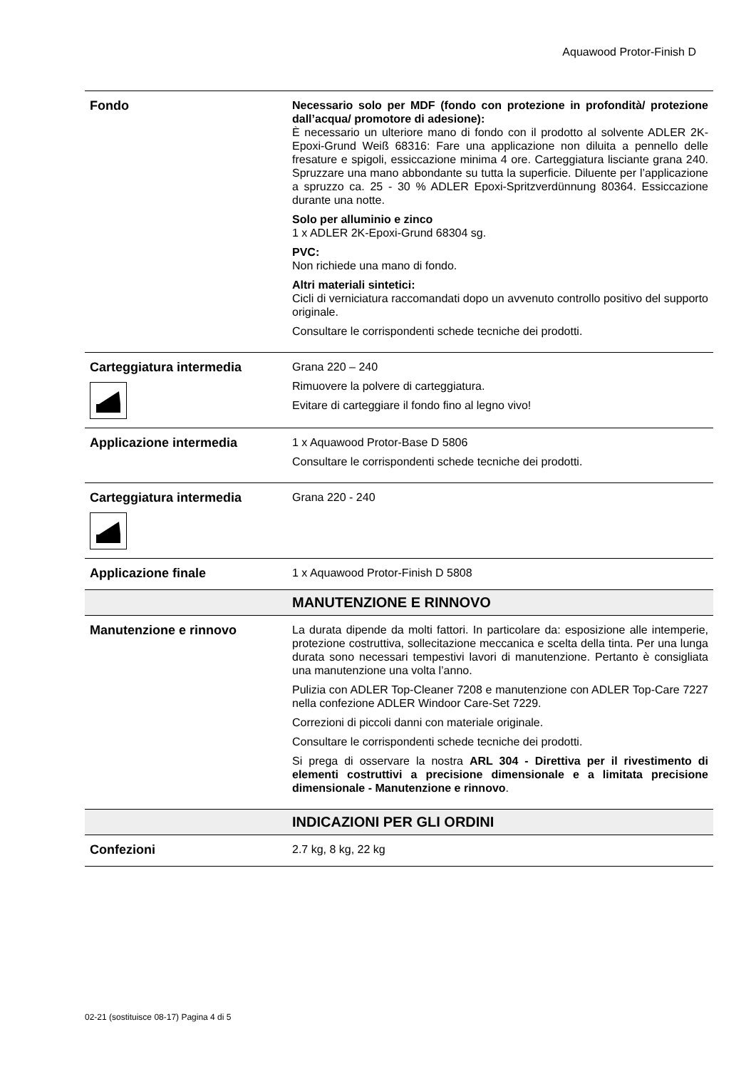Aquawood Protor-Finish D
| Fondo | Necessario solo per MDF (fondo con protezione in profondità/ protezione dall’acqua/ promotore di adesione): È necessario un ulteriore mano di fondo con il prodotto al solvente ADLER 2K-Epoxi-Grund Weiß 68316: Fare una applicazione non diluita a pennello delle fresature e spigoli, essiccazione minima 4 ore. Carteggiatura lisciante grana 240. Spruzzare una mano abbondante su tutta la superficie. Diluente per l’applicazione a spruzzo ca. 25 - 30 % ADLER Epoxi-Spritzverdünnung 80364. Essiccazione durante una notte. Solo per alluminio e zinco 1 x ADLER 2K-Epoxi-Grund 68304 sg. PVC: Non richiede una mano di fondo. Altri materiali sintetici: Cicli di verniciatura raccomandati dopo un avvenuto controllo positivo del supporto originale. Consultare le corrispondenti schede tecniche dei prodotti. |
| Carteggiatura intermedia | Grana 220 – 240 Rimuovere la polvere di carteggiatura. Evitare di carteggiare il fondo fino al legno vivo! |
| Applicazione intermedia | 1 x Aquawood Protor-Base D 5806 Consultare le corrispondenti schede tecniche dei prodotti. |
| Carteggiatura intermedia | Grana 220 - 240 |
| Applicazione finale | 1 x Aquawood Protor-Finish D 5808 |
| | MANUTENZIONE E RINNOVO |
| Manutenzione e rinnovo | La durata dipende da molti fattori. In particolare da: esposizione alle intemperie, protezione costruttiva, sollecitazione meccanica e scelta della tinta. Per una lunga durata sono necessari tempestivi lavori di manutenzione. Pertanto è consigliata una manutenzione una volta l’anno. Pulizia con ADLER Top-Cleaner 7208 e manutenzione con ADLER Top-Care 7227 nella confezione ADLER Windoor Care-Set 7229. Correzioni di piccoli danni con materiale originale. Consultare le corrispondenti schede tecniche dei prodotti. Si prega di osservare la nostra ARL 304 - Direttiva per il rivestimento di elementi costruttivi a precisione dimensionale e a limitata precisione dimensionale - Manutenzione e rinnovo . |
| | INDICAZIONI PER GLI ORDINI |
| Confezioni | 2.7 kg, 8 kg, 22 kg |
02-21 (sostituisce 08-17) Pagina 4 di 5